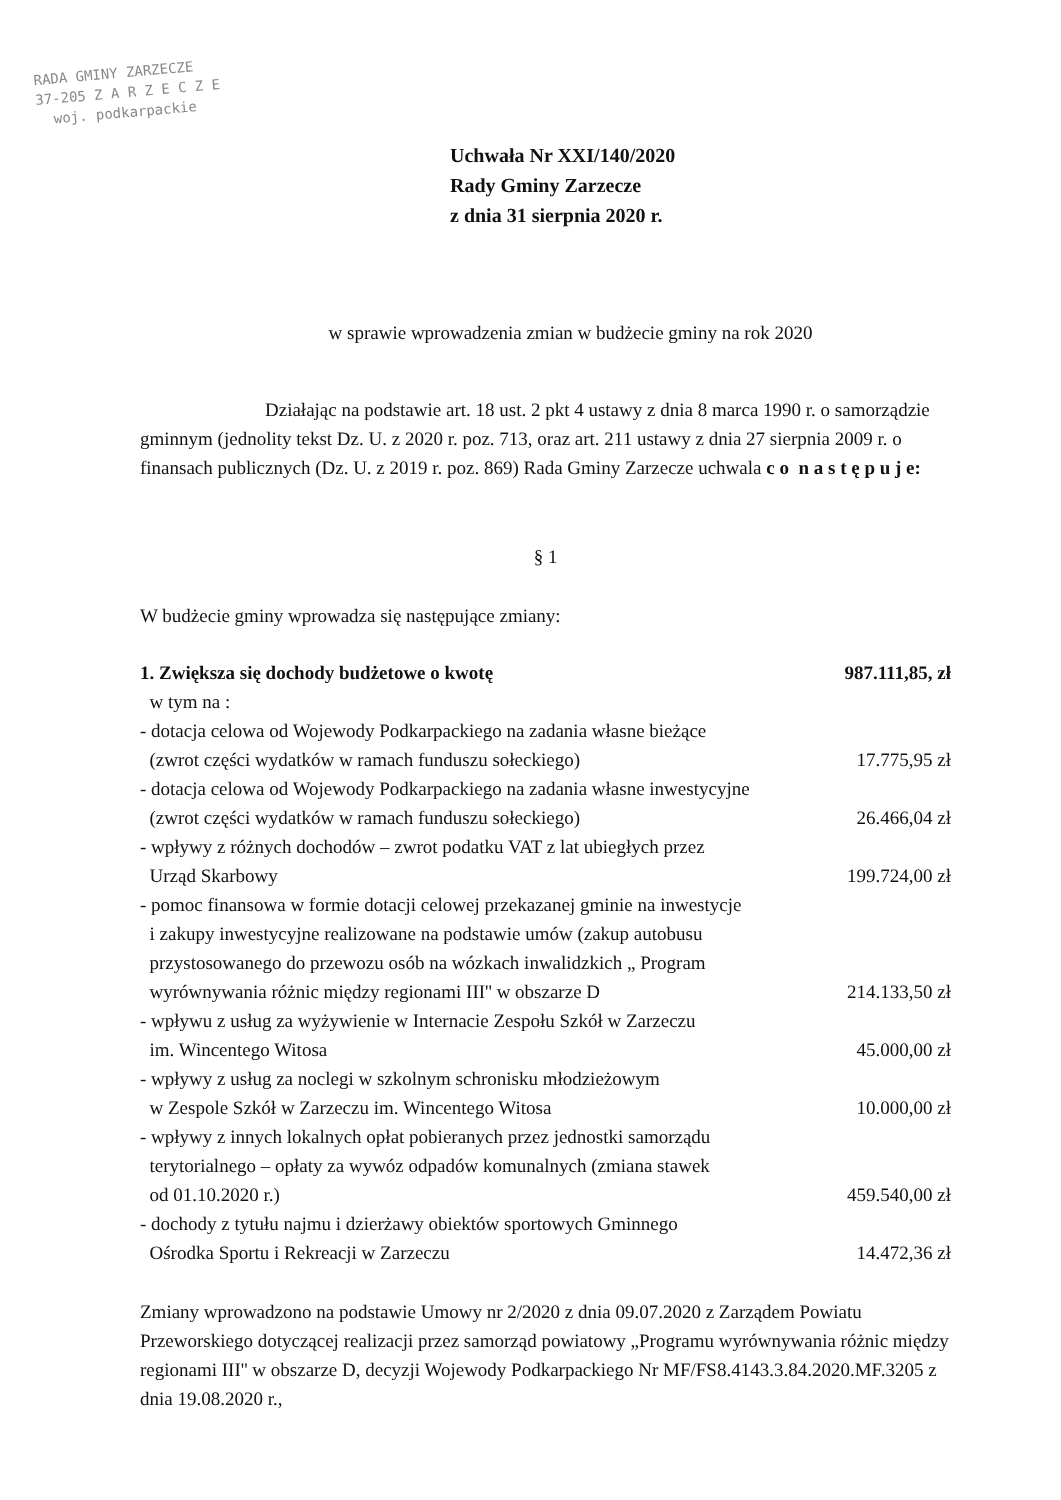RADA GMINY ZARZECZE
37-205 Z A R Z E C Z E
woj. podkarpackie
Uchwała Nr XXI/140/2020
Rady Gminy Zarzecze
z dnia 31 sierpnia 2020 r.
w sprawie wprowadzenia zmian w budżecie gminy na rok 2020
Działając na podstawie art. 18 ust. 2 pkt 4 ustawy z dnia 8 marca 1990 r. o samorządzie gminnym (jednolity tekst Dz. U. z 2020 r. poz. 713, oraz art. 211 ustawy z dnia 27 sierpnia 2009 r. o finansach publicznych (Dz. U. z 2019 r. poz. 869) Rada Gminy Zarzecze uchwala c o n a s t ę p u j e:
§ 1
W budżecie gminy wprowadza się następujące zmiany:
1. Zwiększa się dochody budżetowe o kwotę 987.111,85, zł
w tym na :
- dotacja celowa od Wojewody Podkarpackiego na zadania własne bieżące
(zwrot części wydatków w ramach funduszu sołeckiego) 17.775,95 zł
- dotacja celowa od Wojewody Podkarpackiego na zadania własne inwestycyjne
(zwrot części wydatków w ramach funduszu sołeckiego) 26.466,04 zł
- wpływy z różnych dochodów – zwrot podatku VAT z lat ubiegłych przez
Urząd Skarbowy 199.724,00 zł
- pomoc finansowa w formie dotacji celowej przekazanej gminie na inwestycje
i zakupy inwestycyjne realizowane na podstawie umów (zakup autobusu
przystosowanego do przewozu osób na wózkach inwalidzkich „ Program
wyrównywania różnic między regionami III'' w obszarze D 214.133,50 zł
- wpływu z usług za wyżywienie w Internacie Zespołu Szkół w Zarzeczu
im. Wincentego Witosa 45.000,00 zł
- wpływy z usług za noclegi w szkolnym schronisku młodzieżowym
w Zespole Szkół w Zarzeczu im. Wincentego Witosa 10.000,00 zł
- wpływy z innych lokalnych opłat pobieranych przez jednostki samorządu
terytorialnego – opłaty za wywóz odpadów komunalnych (zmiana stawek
od 01.10.2020 r.) 459.540,00 zł
- dochody z tytułu najmu i dzierżawy obiektów sportowych Gminnego
Ośrodka Sportu i Rekreacji w Zarzeczu 14.472,36 zł
Zmiany wprowadzono na podstawie Umowy nr 2/2020 z dnia 09.07.2020 z Zarządem Powiatu Przeworskiego dotyczącej realizacji przez samorząd powiatowy „Programu wyrównywania różnic między regionami III'' w obszarze D, decyzji Wojewody Podkarpackiego Nr MF/FS8.4143.3.84.2020.MF.3205 z dnia 19.08.2020 r.,